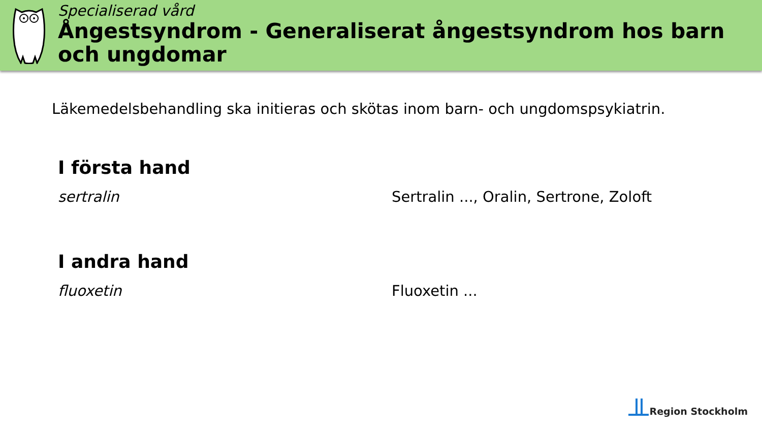Specialiserad vård
Ångestsyndrom - Generaliserat ångestsyndrom hos barn och ungdomar
Läkemedelsbehandling ska initieras och skötas inom barn- och ungdomspsykiatrin.
I första hand
sertralin Sertralin ..., Oralin, Sertrone, Zoloft
I andra hand
fluoxetin Fluoxetin ...
Region Stockholm